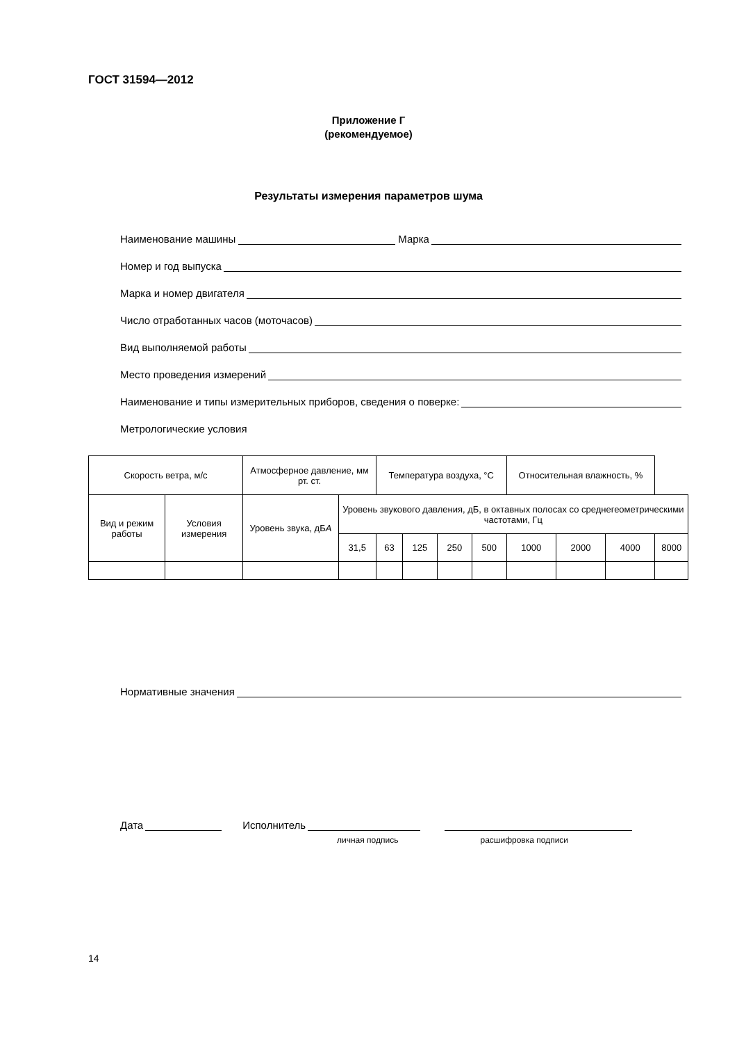ГОСТ 31594—2012
Приложение Г
(рекомендуемое)
Результаты измерения параметров шума
Наименование машины Марка
Номер и год выпуска
Марка и номер двигателя
Число отработанных часов (моточасов)
Вид выполняемой работы
Место проведения измерений
Наименование и типы измерительных приборов, сведения о поверке:
Метрологические условия
| Скорость ветра, м/с | | Атмосферное давление, мм рт. ст. | | Температура воздуха, °С | | | | Относительная влажность, % | | | |
| Вид и режим работы | Условия измерения | Уровень звука, дБ А | Уровень звукового давления, дБ, в октавных полосах со среднегеометрическими частотами, Гц | | | | | | | | |
| | | | 31,5 | 63 | 125 | 250 | 500 | 1000 | 2000 | 4000 | 8000 |
Нормативные значения
Дата Исполнитель
личная подпись расшифровка подписи
14